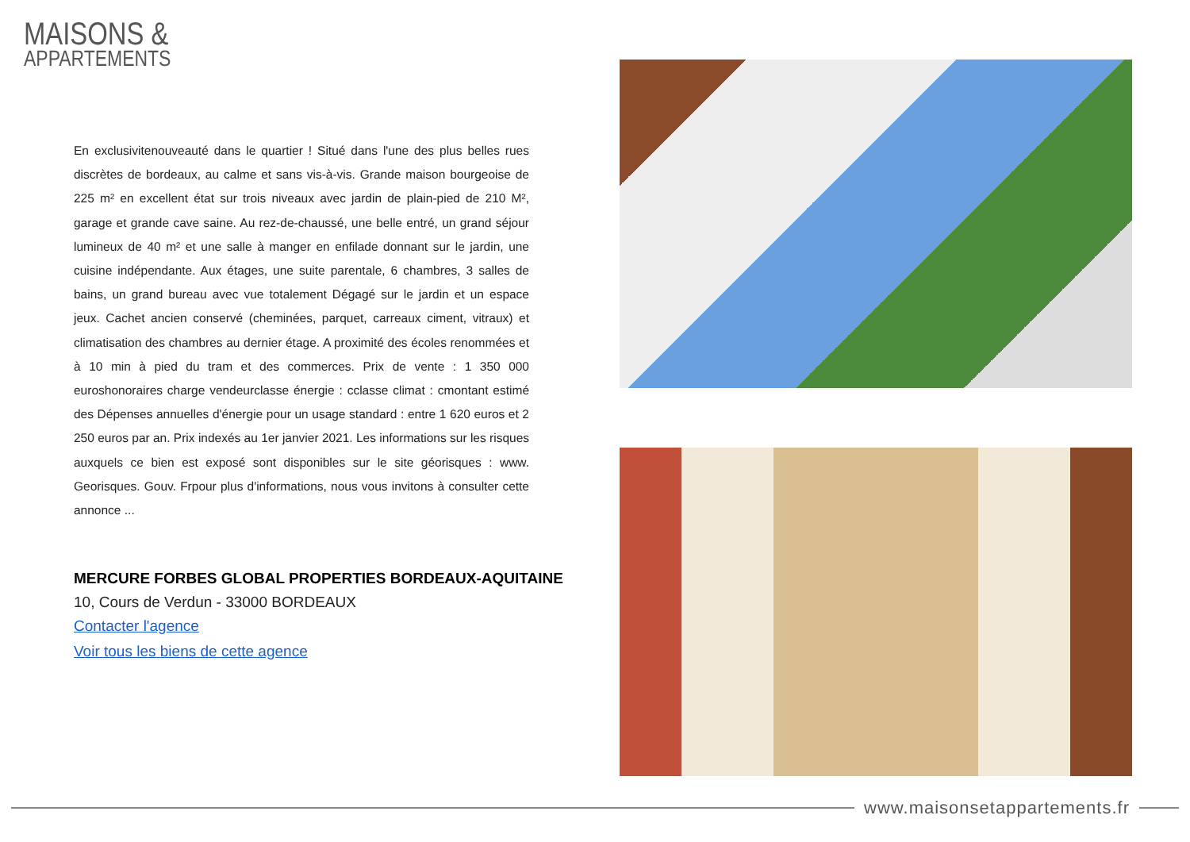MAISONS &
APPARTEMENTS
En exclusivitenouveauté dans le quartier ! Situé dans l'une des plus belles rues discrètes de bordeaux, au calme et sans vis-à-vis. Grande maison bourgeoise de 225 m² en excellent état sur trois niveaux avec jardin de plain-pied de 210 M², garage et grande cave saine. Au rez-de-chaussé, une belle entré, un grand séjour lumineux de 40 m² et une salle à manger en enfilade donnant sur le jardin, une cuisine indépendante. Aux étages, une suite parentale, 6 chambres, 3 salles de bains, un grand bureau avec vue totalement Dégagé sur le jardin et un espace jeux. Cachet ancien conservé (cheminées, parquet, carreaux ciment, vitraux) et climatisation des chambres au dernier étage. A proximité des écoles renommées et à 10 min à pied du tram et des commerces. Prix de vente : 1 350 000 euroshonoraires charge vendeurclasse énergie : cclasse climat : cmontant estimé des Dépenses annuelles d'énergie pour un usage standard : entre 1 620 euros et 2 250 euros par an. Prix indexés au 1er janvier 2021. Les informations sur les risques auxquels ce bien est exposé sont disponibles sur le site géorisques : www. Georisques. Gouv. Frpour plus d'informations, nous vous invitons à consulter cette annonce ...
MERCURE FORBES GLOBAL PROPERTIES BORDEAUX-AQUITAINE
10, Cours de Verdun - 33000 BORDEAUX
Contacter l'agence
Voir tous les biens de cette agence
www.maisonsetappartements.fr